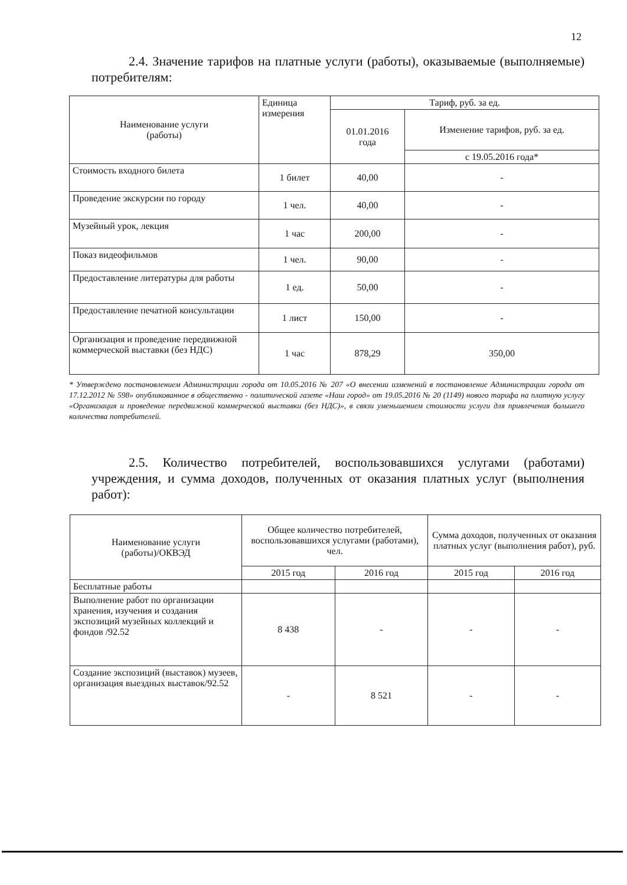12
2.4. Значение тарифов на платные услуги (работы), оказываемые (выполняемые) потребителям:
| Наименование услуги (работы) | Единица измерения | Тариф, руб. за ед. | |
| --- | --- | --- | --- |
| | | 01.01.2016 года | Изменение тарифов, руб. за ед. |
| | | | с 19.05.2016 года* |
| Стоимость входного билета | 1 билет | 40,00 | - |
| Проведение экскурсии по городу | 1 чел. | 40,00 | - |
| Музейный урок, лекция | 1 час | 200,00 | - |
| Показ видеофильмов | 1 чел. | 90,00 | - |
| Предоставление литературы для работы | 1 ед. | 50,00 | - |
| Предоставление печатной консультации | 1 лист | 150,00 | - |
| Организация и проведение передвижной коммерческой выставки (без НДС) | 1 час | 878,29 | 350,00 |
* Утверждено постановлением Администрации города от 10.05.2016 № 207 «О внесении изменений в постановление Администрации города от 17.12.2012 № 598» опубликованное в общественно - политической газете «Наш город» от 19.05.2016 № 20 (1149) нового тарифа на платную услугу «Организация и проведение передвижной коммерческой выставки (без НДС)», в связи уменьшением стоимости услуги для привлечения большего количества потребителей.
2.5. Количество потребителей, воспользовавшихся услугами (работами) учреждения, и сумма доходов, полученных от оказания платных услуг (выполнения работ):
| Наименование услуги (работы)/ОКВЭД | Общее количество потребителей, воспользовавшихся услугами (работами), чел. | | Сумма доходов, полученных от оказания платных услуг (выполнения работ), руб. | |
| --- | --- | --- | --- | --- |
| | 2015 год | 2016 год | 2015 год | 2016 год |
| Бесплатные работы | | | | |
| Выполнение работ по организации хранения, изучения и создания экспозиций музейных коллекций и фондов /92.52 | 8 438 | - | - | - |
| Создание экспозиций (выставок) музеев, организация выездных выставок/92.52 | - | 8 521 | - | - |